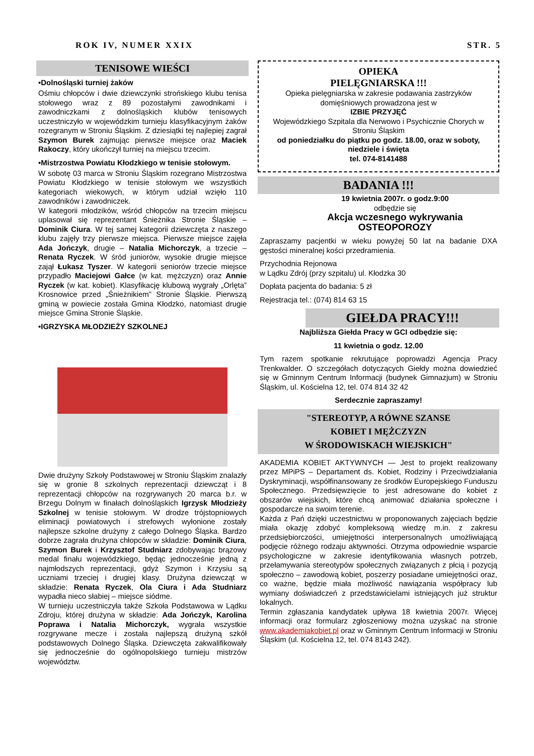ROK IV, NUMER XXIX STR. 5
TENISOWE WIEŚCI
•Dolnośląski turniej żaków
Ośmiu chłopców i dwie dziewczynki strońskiego klubu tenisa stołowego wraz z 89 pozostałymi zawodnikami i zawodniczkami z dolnośląskich klubów tenisowych uczestniczyło w wojewódzkim turnieju klasyfikacyjnym żaków rozegranym w Stroniu Śląskim. Z dziesiątki tej najlepiej zagrał Szymon Burek zajmując pierwsze miejsce oraz Maciek Rakoczy, który ukończył turniej na miejscu trzecim.
•Mistrzostwa Powiatu Kłodzkiego w tenisie stołowym.
W sobotę 03 marca w Stroniu Śląskim rozegrano Mistrzostwa Powiatu Kłodzkiego w tenisie stołowym we wszystkich kategoriach wiekowych, w którym udział wzięło 110 zawodników i zawodniczek.
W kategorii młodzików, wśród chłopców na trzecim miejscu uplasował się reprezentant Śnieżnika Stronie Śląskie – Dominik Ciura. W tej samej kategorii dziewczęta z naszego klubu zajęły trzy pierwsze miejsca. Pierwsze miejsce zajęła Ada Jończyk, drugie – Natalia Michorczyk, a trzecie – Renata Ryczek. W śród juniorów, wysokie drugie miejsce zajął Łukasz Tyszer. W kategorii seniorów trzecie miejsce przypadło Maciejowi Gałce (w kat. mężczyzn) oraz Annie Ryczek (w kat. kobiet). Klasyfikację klubową wygrały „Orlęta” Krosnowice przed „Śnieżnikiem” Stronie Śląskie. Pierwszą gminą w powiecie została Gmina Kłodzko, natomiast drugie miejsce Gmina Stronie Śląskie.
•IGRZYSKA MŁODZIEŻY SZKOLNEJ
Dwie drużyny Szkoły Podstawowej w Stroniu Śląskim znalazły się w gronie 8 szkolnych reprezentacji dziewcząt i 8 reprezentacji chłopców na rozgrywanych 20 marca b.r. w Brzegu Dolnym w finałach dolnośląskich Igrzysk Młodzieży Szkolnej w tenisie stołowym. W drodze trójstopniowych eliminacji powiatowych i strefowych wyłonione zostały najlepsze szkolne drużyny z całego Dolnego Śląska. Bardzo dobrze zagrała drużyna chłopców w składzie: Dominik Ciura, Szymon Burek i Krzysztof Studniarz zdobywając brązowy medal finału wojewódzkiego, będąc jednocześnie jedną z najmłodszych reprezentacji, gdyż Szymon i Krzysiu są uczniami trzeciej i drugiej klasy. Drużyna dziewcząt w składzie: Renata Ryczek, Ola Ciura i Ada Studniarz wypadła nieco słabiej – miejsce siódme.
W turnieju uczestniczyła także Szkoła Podstawowa w Lądku Zdroju, której drużyna w składzie: Ada Jończyk, Karolina Poprawa i Natalia Michorczyk, wygrała wszystkie rozgrywane mecze i została najlepszą drużyną szkół podstawowych Dolnego Śląska. Dziewczęta zakwalifikowały się jednocześnie do ogólnopolskiego turnieju mistrzów województw.
OPIEKA
PIELĘGNIARSKA !!!
Opieka pielęgniarska w zakresie podawania zastrzyków domięśniowych prowadzona jest w
IZBIE PRZYJĘĆ
Wojewódzkiego Szpitala dla Nerwowo i Psychicznie Chorych w Stroniu Śląskim
od poniedziałku do piątku po godz. 18.00, oraz w soboty, niedziele i święta
tel. 074-8141488
BADANIA !!!
19 kwietnia 2007r. o godz.9:00
odbędzie się
Akcja wczesnego wykrywania
OSTEOPOROZY
Zapraszamy pacjentki w wieku powyżej 50 lat na badanie DXA gęstości mineralnej kości przedramienia.
Przychodnia Rejonowa
w Lądku Zdrój (przy szpitalu) ul. Kłodzka 30
Dopłata pacjenta do badania: 5 zł
Rejestracja tel.: (074) 814 63 15
GIEŁDA PRACY!!!
Najbliższa Giełda Pracy w GCI odbędzie się:
11 kwietnia o godz. 12.00
Tym razem spotkanie rekrutujące poprowadzi Agencja Pracy Trenkwalder. O szczegółach dotyczących Giełdy można dowiedzieć się w Gminnym Centrum Informacji (budynek Gimnazjum) w Stroniu Śląskim, ul. Kościelna 12, tel. 074 814 32 42
Serdecznie zapraszamy!
"STEREOTYP, A RÓWNE SZANSE
KOBIET I MĘŻCZYZN
W ŚRODOWISKACH WIEJSKICH"
AKADEMIA KOBIET AKTYWNYCH — Jest to projekt realizowany przez MPiPS – Departament ds. Kobiet, Rodziny i Przeciwdziałania Dyskryminacji, współfinansowany ze środków Europejskiego Funduszu Społecznego. Przedsięwzięcie to jest adresowane do kobiet z obszarów wiejskich, które chcą animować działania społeczne i gospodarcze na swoim terenie.
Każda z Pań dzięki uczestnictwu w proponowanych zajęciach będzie miała okazję zdobyć kompleksową wiedzę m.in. z zakresu przedsiębiorczości, umiejętności interpersonalnych umożliwiającą podjęcie różnego rodzaju aktywności. Otrzyma odpowiednie wsparcie psychologiczne w zakresie identyfikowania własnych potrzeb, przełamywania stereotypów społecznych związanych z płcią i pozycją społeczno – zawodową kobiet, poszerzy posiadane umiejętności oraz, co ważne, będzie miała możliwość nawiązania współpracy lub wymiany doświadczeń z przedstawicielami istniejących już struktur lokalnych.
Termin zgłaszania kandydatek upływa 18 kwietnia 2007r. Więcej informacji oraz formularz zgłoszeniowy można uzyskać na stronie www.akademiakobiet.pl oraz w Gminnym Centrum Informacji w Stroniu Śląskim (ul. Kościelna 12, tel. 074 8143 242).